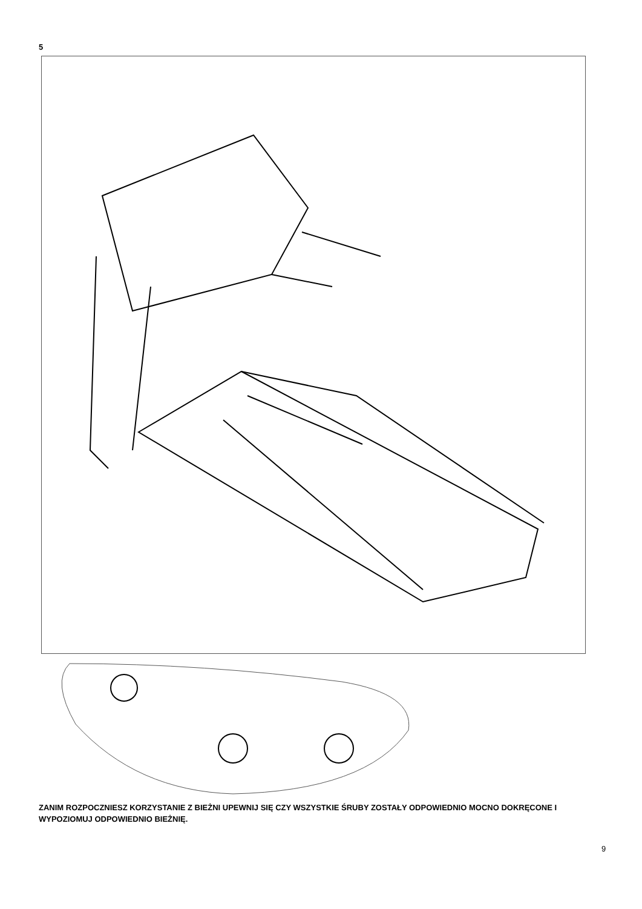5
ZANIM ROZPOCZNIESZ KORZYSTANIE Z BIEŻNI UPEWNIJ SIĘ CZY WSZYSTKIE ŚRUBY ZOSTAŁY ODPOWIEDNIO MOCNO DOKRĘCONE I WYPOZIOMUJ ODPOWIEDNIO BIEŻNIĘ.
9